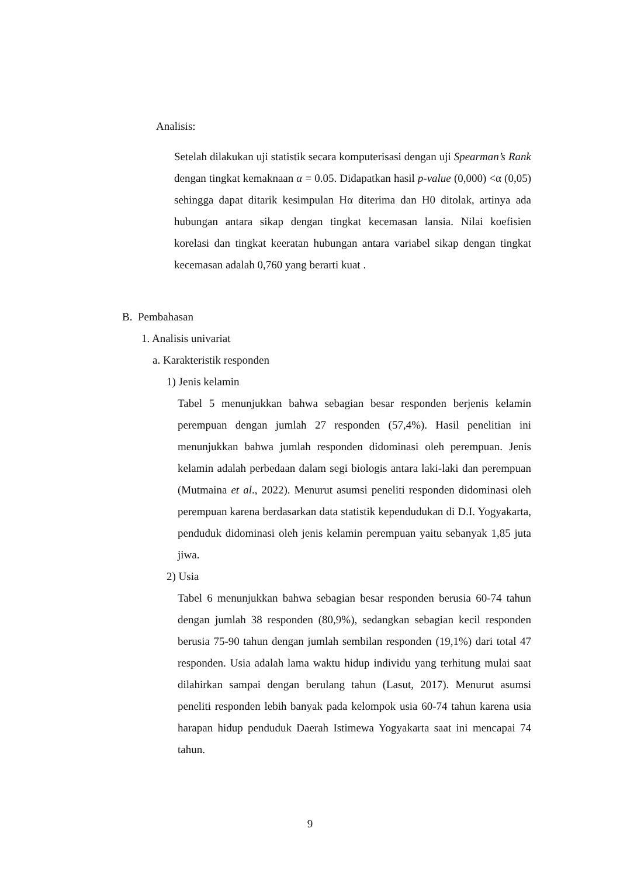Analisis:
Setelah dilakukan uji statistik secara komputerisasi dengan uji Spearman’s Rank dengan tingkat kemaknaan α = 0.05. Didapatkan hasil p-value (0,000) <α (0,05) sehingga dapat ditarik kesimpulan Hα diterima dan H0 ditolak, artinya ada hubungan antara sikap dengan tingkat kecemasan lansia. Nilai koefisien korelasi dan tingkat keeratan hubungan antara variabel sikap dengan tingkat kecemasan adalah 0,760 yang berarti kuat .
B. Pembahasan
1. Analisis univariat
a. Karakteristik responden
1) Jenis kelamin
Tabel 5 menunjukkan bahwa sebagian besar responden berjenis kelamin perempuan dengan jumlah 27 responden (57,4%). Hasil penelitian ini menunjukkan bahwa jumlah responden didominasi oleh perempuan. Jenis kelamin adalah perbedaan dalam segi biologis antara laki-laki dan perempuan (Mutmaina et al., 2022). Menurut asumsi peneliti responden didominasi oleh perempuan karena berdasarkan data statistik kependudukan di D.I. Yogyakarta, penduduk didominasi oleh jenis kelamin perempuan yaitu sebanyak 1,85 juta jiwa.
2) Usia
Tabel 6 menunjukkan bahwa sebagian besar responden berusia 60-74 tahun dengan jumlah 38 responden (80,9%), sedangkan sebagian kecil responden berusia 75-90 tahun dengan jumlah sembilan responden (19,1%) dari total 47 responden. Usia adalah lama waktu hidup individu yang terhitung mulai saat dilahirkan sampai dengan berulang tahun (Lasut, 2017). Menurut asumsi peneliti responden lebih banyak pada kelompok usia 60-74 tahun karena usia harapan hidup penduduk Daerah Istimewa Yogyakarta saat ini mencapai 74 tahun.
9